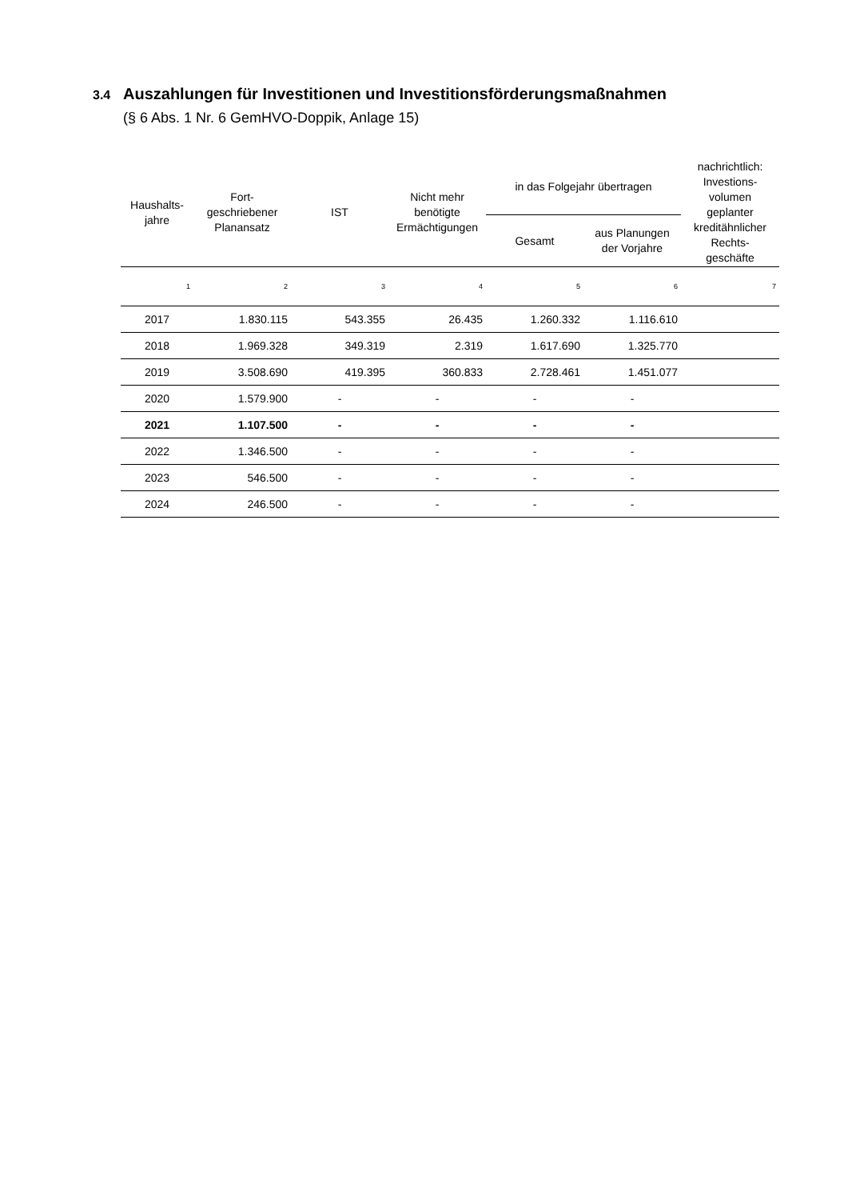3.4 Auszahlungen für Investitionen und Investitionsförderungsmaßnahmen
(§ 6 Abs. 1 Nr. 6 GemHVO-Doppik, Anlage 15)
| Haushalts- jahre | Fort- geschriebener Planansatz | IST | Nicht mehr benötigte Ermächtigungen | in das Folgejahr übertragen | | nachrichtlich: Investions- volumen geplanter kreditähnlicher Rechts- geschäfte |
| --- | --- | --- | --- | --- | --- | --- |
| | | | | Gesamt | aus Planungen der Vorjahre | |
| 1 | 2 | 3 | 4 | 5 | 6 | 7 |
| 2017 | 1.830.115 | 543.355 | 26.435 | 1.260.332 | 1.116.610 | |
| 2018 | 1.969.328 | 349.319 | 2.319 | 1.617.690 | 1.325.770 | |
| 2019 | 3.508.690 | 419.395 | 360.833 | 2.728.461 | 1.451.077 | |
| 2020 | 1.579.900 | - | - | - | - | |
| 2021 | 1.107.500 | - | - | - | - | |
| 2022 | 1.346.500 | - | - | - | - | |
| 2023 | 546.500 | - | - | - | - | |
| 2024 | 246.500 | - | - | - | - | |